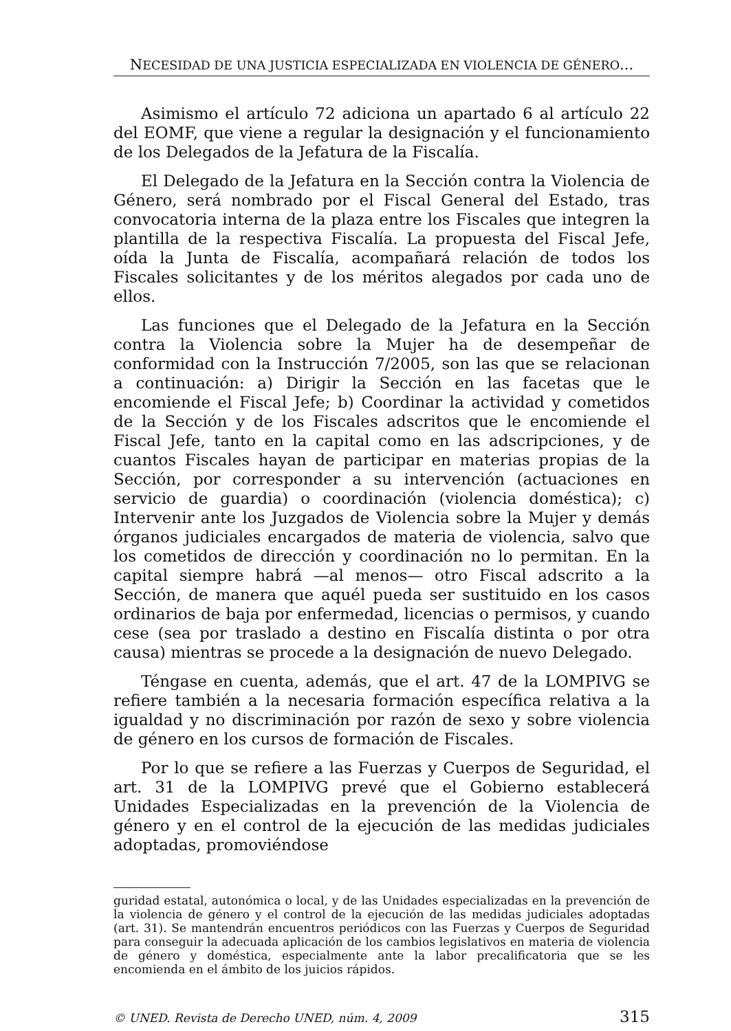NECESIDAD DE UNA JUSTICIA ESPECIALIZADA EN VIOLENCIA DE GÉNERO...
Asimismo el artículo 72 adiciona un apartado 6 al artículo 22 del EOMF, que viene a regular la designación y el funcionamiento de los Delegados de la Jefatura de la Fiscalía.
El Delegado de la Jefatura en la Sección contra la Violencia de Género, será nombrado por el Fiscal General del Estado, tras convocatoria interna de la plaza entre los Fiscales que integren la plantilla de la respectiva Fiscalía. La propuesta del Fiscal Jefe, oída la Junta de Fiscalía, acompañará relación de todos los Fiscales solicitantes y de los méritos alegados por cada uno de ellos.
Las funciones que el Delegado de la Jefatura en la Sección contra la Violencia sobre la Mujer ha de desempeñar de conformidad con la Instrucción 7/2005, son las que se relacionan a continuación: a) Dirigir la Sección en las facetas que le encomiende el Fiscal Jefe; b) Coordinar la actividad y cometidos de la Sección y de los Fiscales adscritos que le encomiende el Fiscal Jefe, tanto en la capital como en las adscripciones, y de cuantos Fiscales hayan de participar en materias propias de la Sección, por corresponder a su intervención (actuaciones en servicio de guardia) o coordinación (violencia doméstica); c) Intervenir ante los Juzgados de Violencia sobre la Mujer y demás órganos judiciales encargados de materia de violencia, salvo que los cometidos de dirección y coordinación no lo permitan. En la capital siempre habrá —al menos— otro Fiscal adscrito a la Sección, de manera que aquél pueda ser sustituido en los casos ordinarios de baja por enfermedad, licencias o permisos, y cuando cese (sea por traslado a destino en Fiscalía distinta o por otra causa) mientras se procede a la designación de nuevo Delegado.
Téngase en cuenta, además, que el art. 47 de la LOMPIVG se refiere también a la necesaria formación específica relativa a la igualdad y no discriminación por razón de sexo y sobre violencia de género en los cursos de formación de Fiscales.
Por lo que se refiere a las Fuerzas y Cuerpos de Seguridad, el art. 31 de la LOMPIVG prevé que el Gobierno establecerá Unidades Especializadas en la prevención de la Violencia de género y en el control de la ejecución de las medidas judiciales adoptadas, promoviéndose
guridad estatal, autonómica o local, y de las Unidades especializadas en la prevención de la violencia de género y el control de la ejecución de las medidas judiciales adoptadas (art. 31). Se mantendrán encuentros periódicos con las Fuerzas y Cuerpos de Seguridad para conseguir la adecuada aplicación de los cambios legislativos en materia de violencia de género y doméstica, especialmente ante la labor precalificatoria que se les encomienda en el ámbito de los juicios rápidos.
© UNED. Revista de Derecho UNED, núm. 4, 2009 315